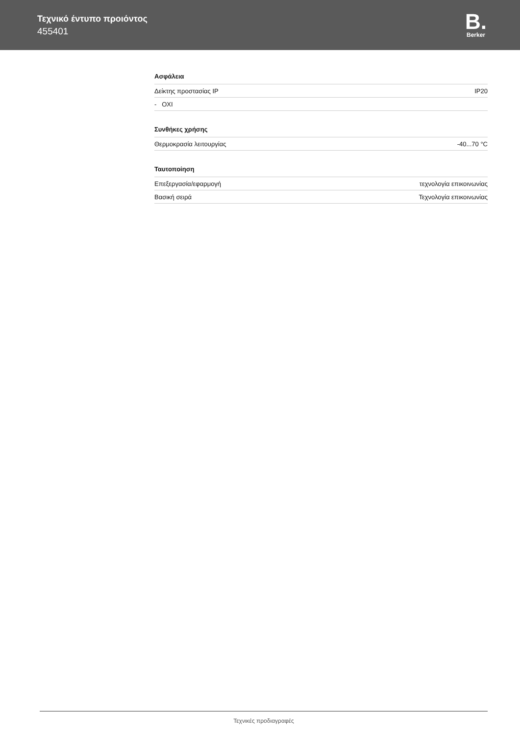Τεχνικό έντυπο προιόντος
455401
B.
Berker
Ασφάλεια
| Δείκτης προστασίας IP | IP20 |
| - OXI | |
Συνθήκες χρήσης
| Θερμοκρασία λειτουργίας | -40...70 °C |
Ταυτοποίηση
| Επεξεργασία/εφαρμογή | τεχνολογία επικοινωνίας |
| Βασική σειρά | Τεχνολογία επικοινωνίας |
Τεχνικές προδιαγραφές